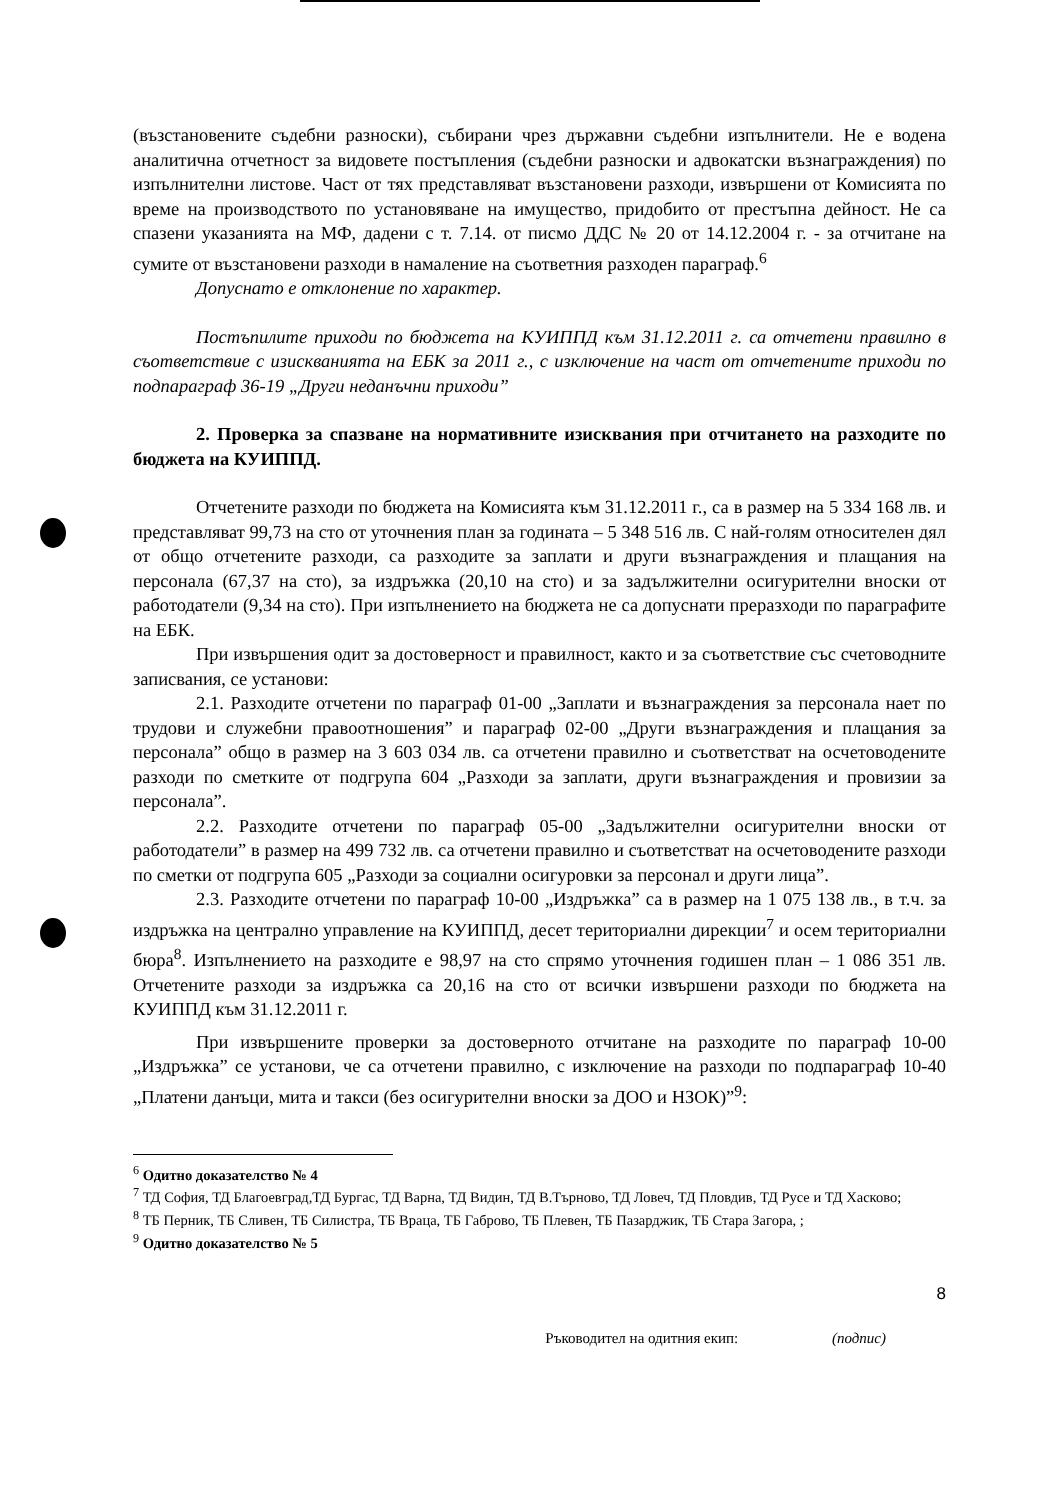(възстановените съдебни разноски), събирани чрез държавни съдебни изпълнители. Не е водена аналитична отчетност за видовете постъпления (съдебни разноски и адвокатски възнаграждения) по изпълнителни листове. Част от тях представляват възстановени разходи, извършени от Комисията по време на производството по установяване на имущество, придобито от престъпна дейност. Не са спазени указанията на МФ, дадени с т. 7.14. от писмо ДДС № 20 от 14.12.2004 г. - за отчитане на сумите от възстановени разходи в намаление на съответния разходен параграф.<sup>6</sup>
Допуснато е отклонение по характер.
Постъпилите приходи по бюджета на КУИППД към 31.12.2011 г. са отчетени правилно в съответствие с изискванията на ЕБК за 2011 г., с изключение на част от отчетените приходи по подпараграф 36-19 „Други неданъчни приходи”
2. Проверка за спазване на нормативните изисквания при отчитането на разходите по бюджета на КУИППД.
Отчетените разходи по бюджета на Комисията към 31.12.2011 г., са в размер на 5 334 168 лв. и представляват 99,73 на сто от уточнения план за годината – 5 348 516 лв. С най-голям относителен дял от общо отчетените разходи, са разходите за заплати и други възнаграждения и плащания на персонала (67,37 на сто), за издръжка (20,10 на сто) и за задължителни осигурителни вноски от работодатели (9,34 на сто). При изпълнението на бюджета не са допуснати преразходи по параграфите на ЕБК.
При извършения одит за достоверност и правилност, както и за съответствие със счетоводните записвания, се установи:
2.1. Разходите отчетени по параграф 01-00 „Заплати и възнаграждения за персонала нает по трудови и служебни правоотношения” и параграф 02-00 „Други възнаграждения и плащания за персонала” общо в размер на 3 603 034 лв. са отчетени правилно и съответстват на осчетоводените разходи по сметките от подгрупа 604 „Разходи за заплати, други възнаграждения и провизии за персонала”.
2.2. Разходите отчетени по параграф 05-00 „Задължителни осигурителни вноски от работодатели” в размер на 499 732 лв. са отчетени правилно и съответстват на осчетоводените разходи по сметки от подгрупа 605 „Разходи за социални осигуровки за персонал и други лица”.
2.3. Разходите отчетени по параграф 10-00 „Издръжка” са в размер на 1 075 138 лв., в т.ч. за издръжка на централно управление на КУИППД, десет териториални дирекции<sup>7</sup> и осем териториални бюра<sup>8</sup>. Изпълнението на разходите е 98,97 на сто спрямо уточнения годишен план – 1 086 351 лв. Отчетените разходи за издръжка са 20,16 на сто от всички извършени разходи по бюджета на КУИППД към 31.12.2011 г.
При извършените проверки за достоверното отчитане на разходите по параграф 10-00 „Издръжка” се установи, че са отчетени правилно, с изключение на разходи по подпараграф 10-40 „Платени данъци, мита и такси (без осигурителни вноски за ДОО и НЗОК)”<sup>9</sup>:
<sup>6</sup> Одитно доказателство № 4
<sup>7</sup> ТД София, ТД Благоевград,ТД Бургас, ТД Варна, ТД Видин, ТД В.Търново, ТД Ловеч, ТД Пловдив, ТД Русе и ТД Хасково;
<sup>8</sup> ТБ Перник, ТБ Сливен, ТБ Силистра, ТБ Враца, ТБ Габрово, ТБ Плевен, ТБ Пазарджик, ТБ Стара Загора, ;
<sup>9</sup> Одитно доказателство № 5
8
Ръководител на одитния екип: (подпис)